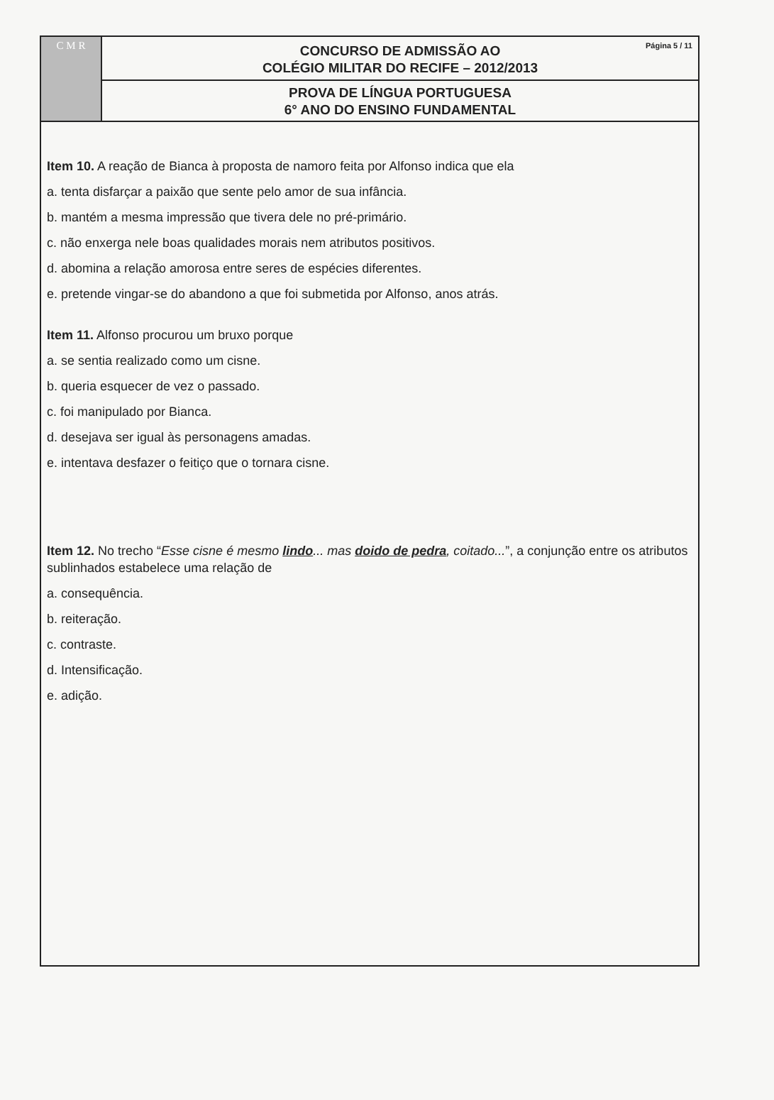C M R
Página 5 / 11
CONCURSO DE ADMISSÃO AO
COLÉGIO MILITAR DO RECIFE – 2012/2013
PROVA DE LÍNGUA PORTUGUESA
6° ANO DO ENSINO FUNDAMENTAL
Item 10. A reação de Bianca à proposta de namoro feita por Alfonso indica que ela
a. tenta disfarçar a paixão que sente pelo amor de sua infância.
b. mantém a mesma impressão que tivera dele no pré-primário.
c. não enxerga nele boas qualidades morais nem atributos positivos.
d. abomina a relação amorosa entre seres de espécies diferentes.
e. pretende vingar-se do abandono a que foi submetida por Alfonso, anos atrás.
Item 11. Alfonso procurou um bruxo porque
a. se sentia realizado como um cisne.
b. queria esquecer de vez o passado.
c. foi manipulado por Bianca.
d. desejava ser igual às personagens amadas.
e. intentava desfazer o feitiço que o tornara cisne.
Item 12. No trecho “Esse cisne é mesmo lindo... mas doido de pedra, coitado...”, a conjunção entre os atributos sublinhados estabelece uma relação de
a. consequência.
b. reiteração.
c. contraste.
d. Intensificação.
e. adição.